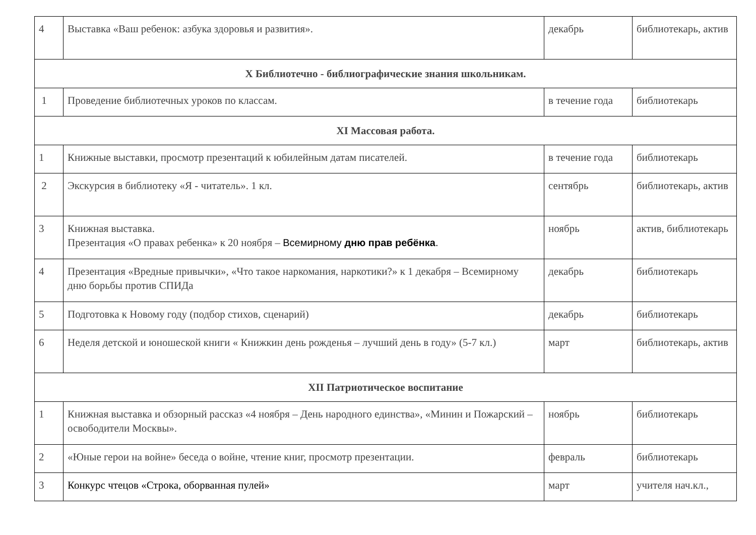| 4 | Выставка «Ваш ребенок: азбука здоровья и развития». | декабрь | библиотекарь, актив |
| X Библиотечно - библиографические знания школьникам. | | | |
| 1 | Проведение библиотечных уроков по классам. | в течение года | библиотекарь |
| XI Массовая работа. | | | |
| 1 | Книжные выставки, просмотр презентаций к юбилейным датам писателей. | в течение года | библиотекарь |
| 2 | Экскурсия в библиотеку «Я - читатель». 1 кл. | сентябрь | библиотекарь, актив |
| 3 | Книжная выставка. Презентация «О правах ребенка» к 20 ноября – Всемирному дню прав ребёнка . | ноябрь | актив, библиотекарь |
| 4 | Презентация «Вредные привычки», «Что такое наркомания, наркотики?» к 1 декабря – Всемирному дню борьбы против СПИДа | декабрь | библиотекарь |
| 5 | Подготовка к Новому году (подбор стихов, сценарий) | декабрь | библиотекарь |
| 6 | Неделя детской и юношеской книги « Книжкин день рожденья – лучший день в году» (5-7 кл.) | март | библиотекарь, актив |
| XII Патриотическое воспитание | | | |
| 1 | Книжная выставка и обзорный рассказ «4 ноября – День народного единства», «Минин и Пожарский – освободители Москвы». | ноябрь | библиотекарь |
| 2 | «Юные герои на войне» беседа о войне, чтение книг, просмотр презентации. | февраль | библиотекарь |
| 3 | Конкурс чтецов «Строка, оборванная пулей» | март | учителя нач.кл., |